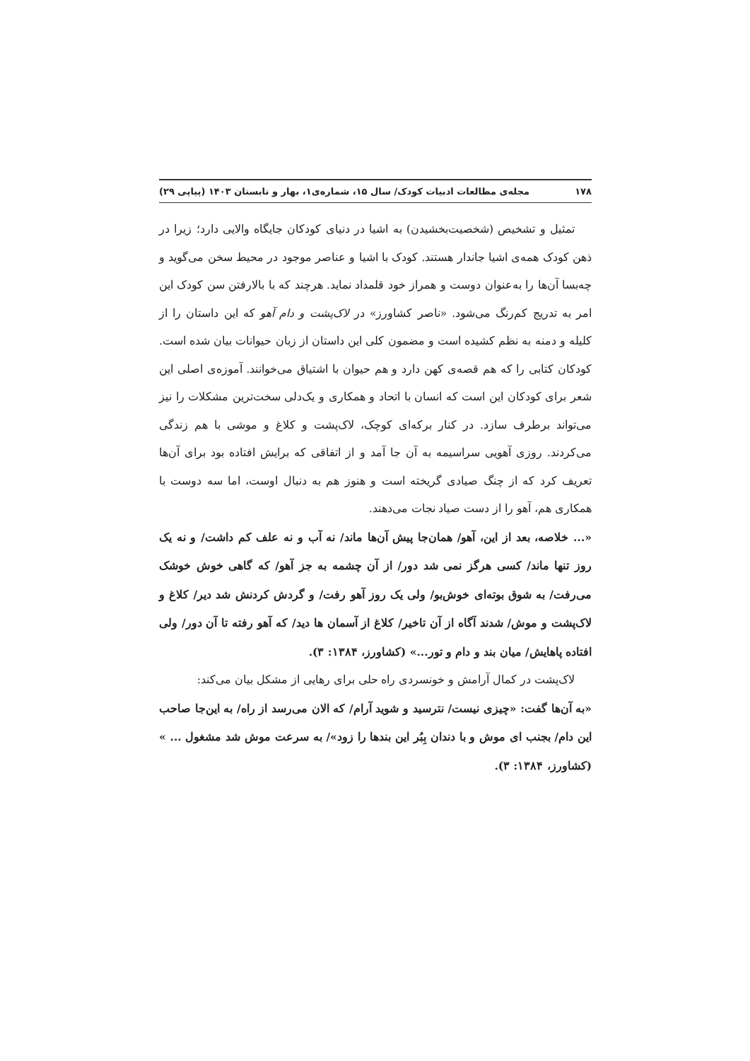۱۷۸ مجله‌ی مطالعات ادبیات کودک/ سال ۱۵، شماره‌ی۱، بهار و تابستان ۱۴۰۳ (پیاپی ۲۹)
تمثیل و تشخیص (شخصیت‌بخشیدن) به اشیا در دنیای کودکان جایگاه والایی دارد؛ زیرا در ذهن کودک همه‌ی اشیا جاندار هستند. کودک با اشیا و عناصر موجود در محیط سخن می‌گوید و چه‌بسا آن‌ها را به‌عنوان دوست و همراز خود قلمداد نماید. هرچند که با بالارفتن سن کودک این امر به تدریج کم‌رنگ می‌شود. «ناصر کشاورز» در لاک‌پشت و دام آهو که این داستان را از کلیله و دمنه به نظم کشیده است و مضمون کلی این داستان از زبان حیوانات بیان شده است. کودکان کتابی را که هم قصه‌ی کهن دارد و هم حیوان با اشتیاق می‌خوانند. آموزه‌ی اصلی این شعر برای کودکان این است که انسان با اتحاد و همکاری و یک‌دلی سخت‌ترین مشکلات را نیز می‌تواند برطرف سازد. در کنار برکه‌ای کوچک، لاک‌پشت و کلاغ و موشی با هم زندگی می‌کردند. روزی آهویی سراسیمه به آن جا آمد و از اتفاقی که برایش افتاده بود برای آن‌ها تعریف کرد که از چنگ صیادی گریخته است و هنوز هم به دنبال اوست، اما سه دوست با همکاری هم، آهو را از دست صیاد نجات می‌دهند.
«... خلاصه، بعد از این، آهو/ همان‌جا پیش آن‌ها ماند/ نه آب و نه علف کم داشت/ و نه یک روز تنها ماند/ کسی هرگز نمی شد دور/ از آن چشمه به جز آهو/ که گاهی خوش خوشک می‌رفت/ به شوق بوته‌ای خوش‌بو/ ولی یک روز آهو رفت/ و گردش کردنش شد دیر/ کلاغ و لاک‌پشت و موش/ شدند آگاه از آن تاخیر/ کلاغ از آسمان ها دید/ که آهو رفته تا آن دور/ ولی افتاده پاهایش/ میان بند و دام و تور...» (کشاورز، ۱۳۸۴: ۳).
لاک‌پشت در کمال آرامش و خونسردی راه حلی برای رهایی از مشکل بیان می‌کند:
«به آن‌ها گفت: «چیزی نیست/ نترسید و شوید آرام/ که الان می‌رسد از راه/ به این‌جا صاحب این دام/ بجنب ای موش و با دندان بِبُر این بندها را زود»/ به سرعت موش شد مشغول ... » (کشاورز، ۱۳۸۴: ۳).